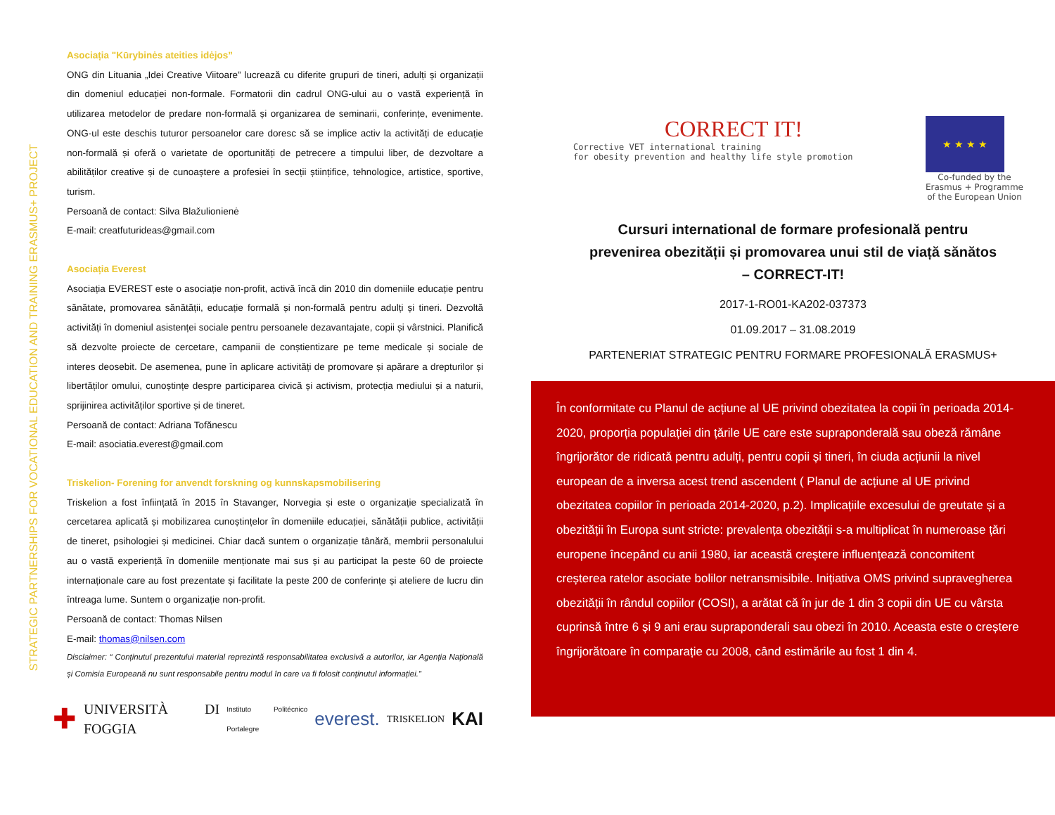STRATEGIC PARTNERSHIPS FOR VOCATIONAL EDUCATION AND TRAINING ERASMUS+ PROJECT
Asociația "Kūrybinės ateities idėjos”
ONG din Lituania „Idei Creative Viitoare” lucrează cu diferite grupuri de tineri, adulți și organizații din domeniul educației non-formale. Formatorii din cadrul ONG-ului au o vastă experiență în utilizarea metodelor de predare non-formală și organizarea de seminarii, conferințe, evenimente. ONG-ul este deschis tuturor persoanelor care doresc să se implice activ la activități de educație non-formală și oferă o varietate de oportunități de petrecere a timpului liber, de dezvoltare a abilităților creative și de cunoaștere a profesiei în secții științifice, tehnologice, artistice, sportive, turism.
Persoană de contact: Silva Blažulionienė
E-mail: creatfuturideas@gmail.com
Asociația Everest
Asociația EVEREST este o asociație non-profit, activă încă din 2010 din domeniile educație pentru sănătate, promovarea sănătății, educație formală și non-formală pentru adulți și tineri. Dezvoltă activități în domeniul asistenței sociale pentru persoanele dezavantajate, copii și vârstnici. Planifică să dezvolte proiecte de cercetare, campanii de conștientizare pe teme medicale și sociale de interes deosebit. De asemenea, pune în aplicare activități de promovare și apărare a drepturilor și libertăților omului, cunoștințe despre participarea civică și activism, protecția mediului și a naturii, sprijinirea activităților sportive și de tineret.
Persoană de contact: Adriana Tofănescu
E-mail: asociatia.everest@gmail.com
Triskelion- Forening for anvendt forskning og kunnskapsmobilisering
Triskelion a fost înființată în 2015 în Stavanger, Norvegia și este o organizație specializată în cercetarea aplicată și mobilizarea cunoștințelor în domeniile educației, sănătății publice, activității de tineret, psihologiei și medicinei. Chiar dacă suntem o organizație tânără, membrii personalului au o vastă experiență în domeniile menționate mai sus și au participat la peste 60 de proiecte internaționale care au fost prezentate și facilitate la peste 200 de conferințe și ateliere de lucru din întreaga lume. Suntem o organizație non-profit.
Persoană de contact: Thomas Nilsen
E-mail: thomas@nilsen.com
Disclaimer: “ Conținutul prezentului material reprezintă responsabilitatea exclusivă a autorilor, iar Agenția Națională și Comisia Europeană nu sunt responsabile pentru modul în care va fi folosit conținutul informației.”
✚ UNIVERSITÀ DI FOGGIA Instituto Politécnico Portalegre everest. TRISKELION KAI
CORRECT IT!
Corrective VET international training
for obesity prevention and healthy life style promotion
★ ★ ★ ★
Co-funded by the
Erasmus + Programme
of the European Union
Cursuri international de formare profesională pentru
prevenirea obezității și promovarea unui stil de viață sănătos
– CORRECT-IT!
2017-1-RO01-KA202-037373
01.09.2017 – 31.08.2019
PARTENERIAT STRATEGIC PENTRU FORMARE PROFESIONALĂ ERASMUS+
În conformitate cu Planul de acțiune al UE privind obezitatea la copii în perioada 2014-2020, proporția populației din țările UE care este supraponderală sau obeză rămâne îngrijorător de ridicată pentru adulți, pentru copii și tineri, în ciuda acțiunii la nivel european de a inversa acest trend ascendent ( Planul de acțiune al UE privind obezitatea copiilor în perioada 2014-2020, p.2). Implicațiile excesului de greutate și a obezității în Europa sunt stricte: prevalența obezității s-a multiplicat în numeroase țări europene începând cu anii 1980, iar această creștere influențează concomitent creșterea ratelor asociate bolilor netransmisibile. Inițiativa OMS privind supravegherea obezității în rândul copiilor (COSI), a arătat că în jur de 1 din 3 copii din UE cu vârsta cuprinsă între 6 și 9 ani erau supraponderali sau obezi în 2010. Aceasta este o creștere îngrijorătoare în comparație cu 2008, când estimările au fost 1 din 4.